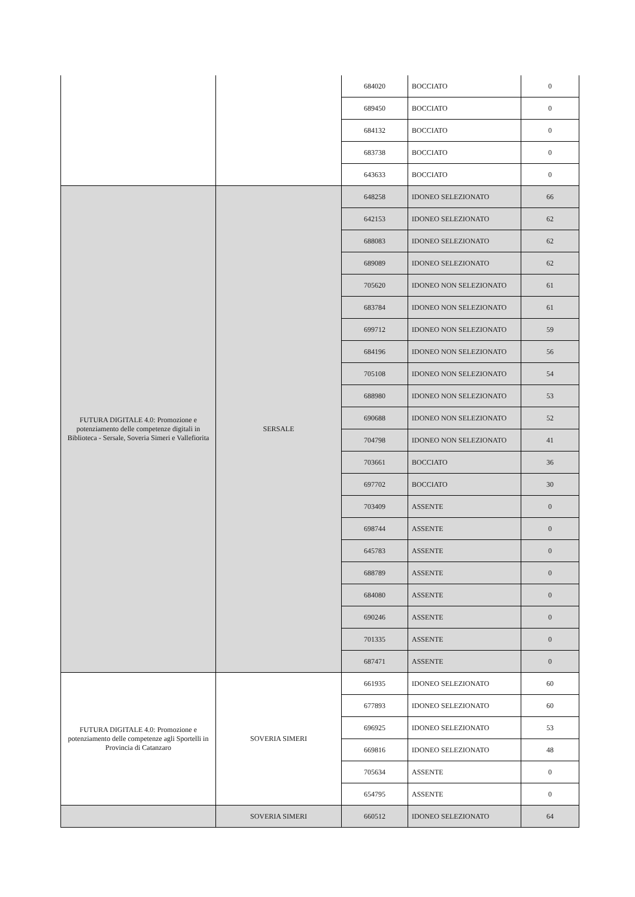| | | 684020 | BOCCIATO | 0 |
| | | 689450 | BOCCIATO | 0 |
| | | 684132 | BOCCIATO | 0 |
| | | 683738 | BOCCIATO | 0 |
| | | 643633 | BOCCIATO | 0 |
| FUTURA DIGITALE 4.0: Promozione e potenziamento delle competenze digitali in Biblioteca - Sersale, Soveria Simeri e Vallefiorita | SERSALE | 648258 | IDONEO SELEZIONATO | 66 |
| | | 642153 | IDONEO SELEZIONATO | 62 |
| | | 688083 | IDONEO SELEZIONATO | 62 |
| | | 689089 | IDONEO SELEZIONATO | 62 |
| | | 705620 | IDONEO NON SELEZIONATO | 61 |
| | | 683784 | IDONEO NON SELEZIONATO | 61 |
| | | 699712 | IDONEO NON SELEZIONATO | 59 |
| | | 684196 | IDONEO NON SELEZIONATO | 56 |
| | | 705108 | IDONEO NON SELEZIONATO | 54 |
| | | 688980 | IDONEO NON SELEZIONATO | 53 |
| | | 690688 | IDONEO NON SELEZIONATO | 52 |
| | | 704798 | IDONEO NON SELEZIONATO | 41 |
| | | 703661 | BOCCIATO | 36 |
| | | 697702 | BOCCIATO | 30 |
| | | 703409 | ASSENTE | 0 |
| | | 698744 | ASSENTE | 0 |
| | | 645783 | ASSENTE | 0 |
| | | 688789 | ASSENTE | 0 |
| | | 684080 | ASSENTE | 0 |
| | | 690246 | ASSENTE | 0 |
| | | 701335 | ASSENTE | 0 |
| | | 687471 | ASSENTE | 0 |
| FUTURA DIGITALE 4.0: Promozione e potenziamento delle competenze agli Sportelli in Provincia di Catanzaro | SOVERIA SIMERI | 661935 | IDONEO SELEZIONATO | 60 |
| | | 677893 | IDONEO SELEZIONATO | 60 |
| | | 696925 | IDONEO SELEZIONATO | 53 |
| | | 669816 | IDONEO SELEZIONATO | 48 |
| | | 705634 | ASSENTE | 0 |
| | | 654795 | ASSENTE | 0 |
| | SOVERIA SIMERI | 660512 | IDONEO SELEZIONATO | 64 |